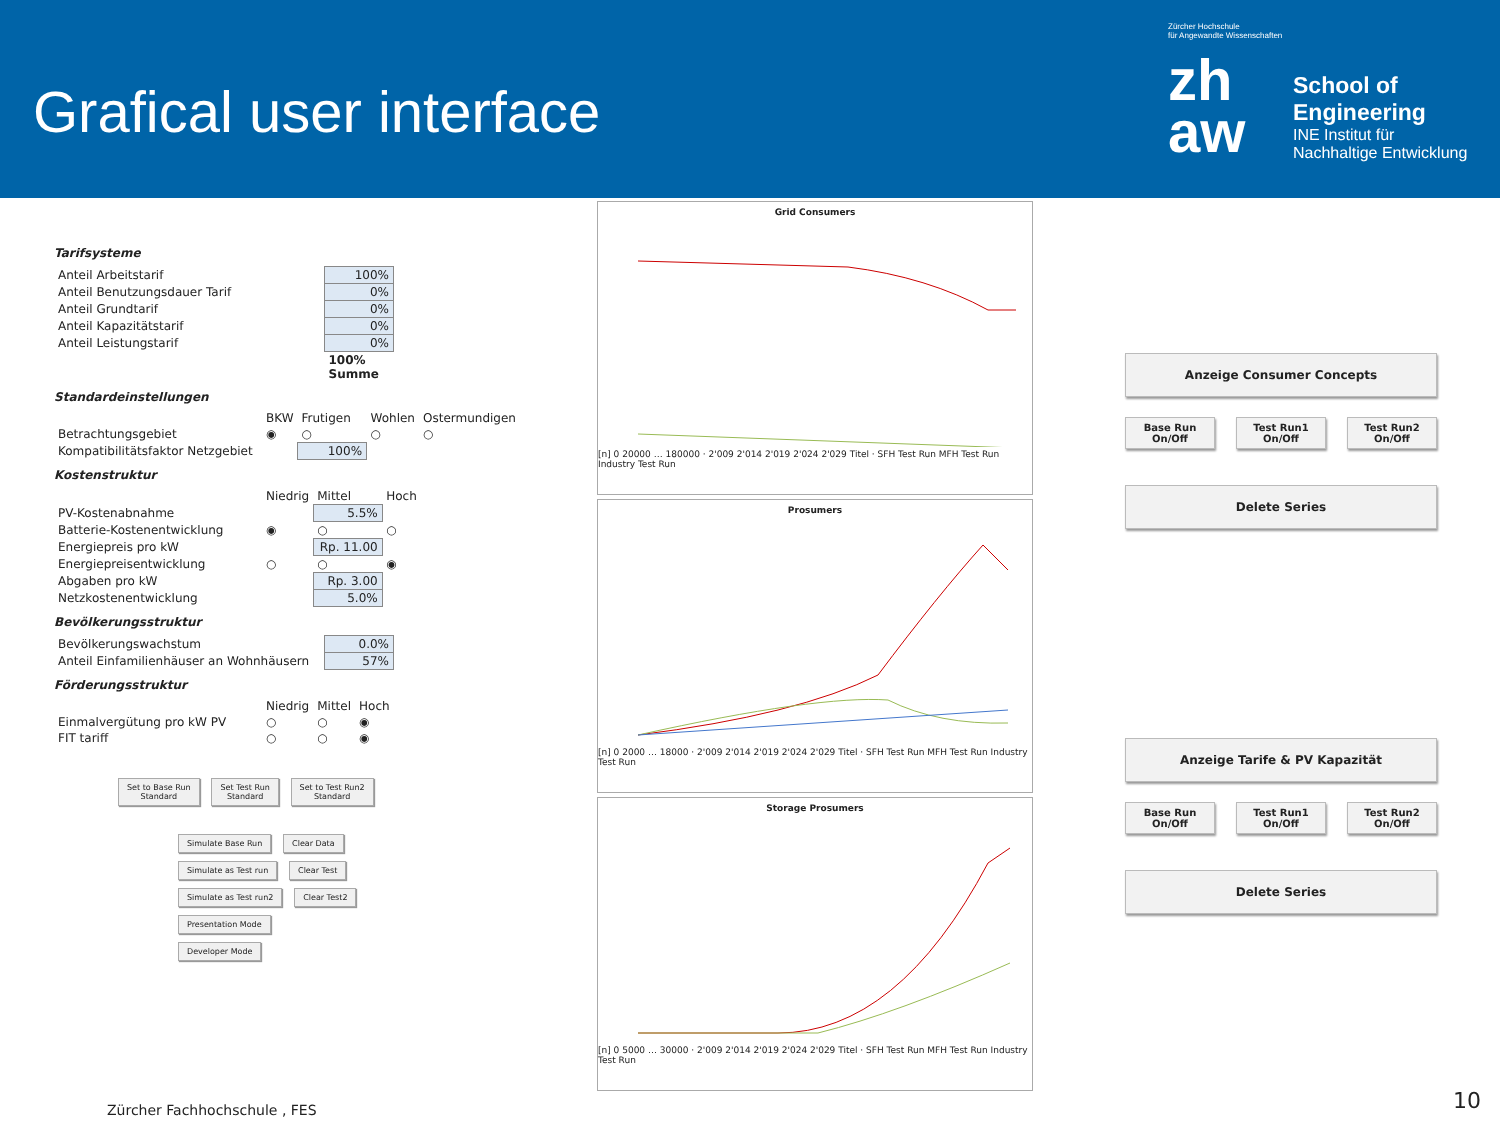Grafical user interface
Zürcher Hochschule
für Angewandte Wissenschaften
zh
aw
School of Engineering
INE Institut für Nachhaltige Entwicklung
Tarifsysteme
| Anteil Arbeitstarif | 100% |
| Anteil Benutzungsdauer Tarif | 0% |
| Anteil Grundtarif | 0% |
| Anteil Kapazitätstarif | 0% |
| Anteil Leistungstarif | 0% |
| | 100% Summe |
Standardeinstellungen
| | BKW | Frutigen | Wohlen | Ostermundigen |
| Betrachtungsgebiet | ◉ | ○ | ○ | ○ |
| Kompatibilitätsfaktor Netzgebiet | | 100% | | |
Kostenstruktur
| | Niedrig | Mittel | Hoch |
| PV-Kostenabnahme | | 5.5% | |
| Batterie-Kostenentwicklung | ◉ | ○ | ○ |
| Energiepreis pro kW | | Rp. 11.00 | |
| Energiepreisentwicklung | ○ | ○ | ◉ |
| Abgaben pro kW | | Rp. 3.00 | |
| Netzkostenentwicklung | | 5.0% | |
Bevölkerungsstruktur
| Bevölkerungswachstum | 0.0% |
| Anteil Einfamilienhäuser an Wohnhäusern | 57% |
Förderungsstruktur
| | Niedrig | Mittel | Hoch |
| Einmalvergütung pro kW PV | ○ | ○ | ◉ |
| FIT tariff | ○ | ○ | ◉ |
Set to Base Run
Standard Set Test Run
Standard Set to Test Run2
Standard
Simulate Base Run Clear Data
Simulate as Test run Clear Test
Simulate as Test run2 Clear Test2
Presentation Mode
Developer Mode
Grid Consumers
[n] 0 20000 … 180000 · 2'009 2'014 2'019 2'024 2'029 Titel · SFH Test Run MFH Test Run Industry Test Run
Prosumers
[n] 0 2000 … 18000 · 2'009 2'014 2'019 2'024 2'029 Titel · SFH Test Run MFH Test Run Industry Test Run
Storage Prosumers
[n] 0 5000 … 30000 · 2'009 2'014 2'019 2'024 2'029 Titel · SFH Test Run MFH Test Run Industry Test Run
Anzeige Consumer Concepts
Base Run On/Off
Test Run1
On/Off
Test Run2
On/Off
Delete Series
Anzeige Tarife & PV Kapazität
Base Run On/Off
Test Run1
On/Off
Test Run2
On/Off
Delete Series
Zürcher Fachhochschule , FES 10